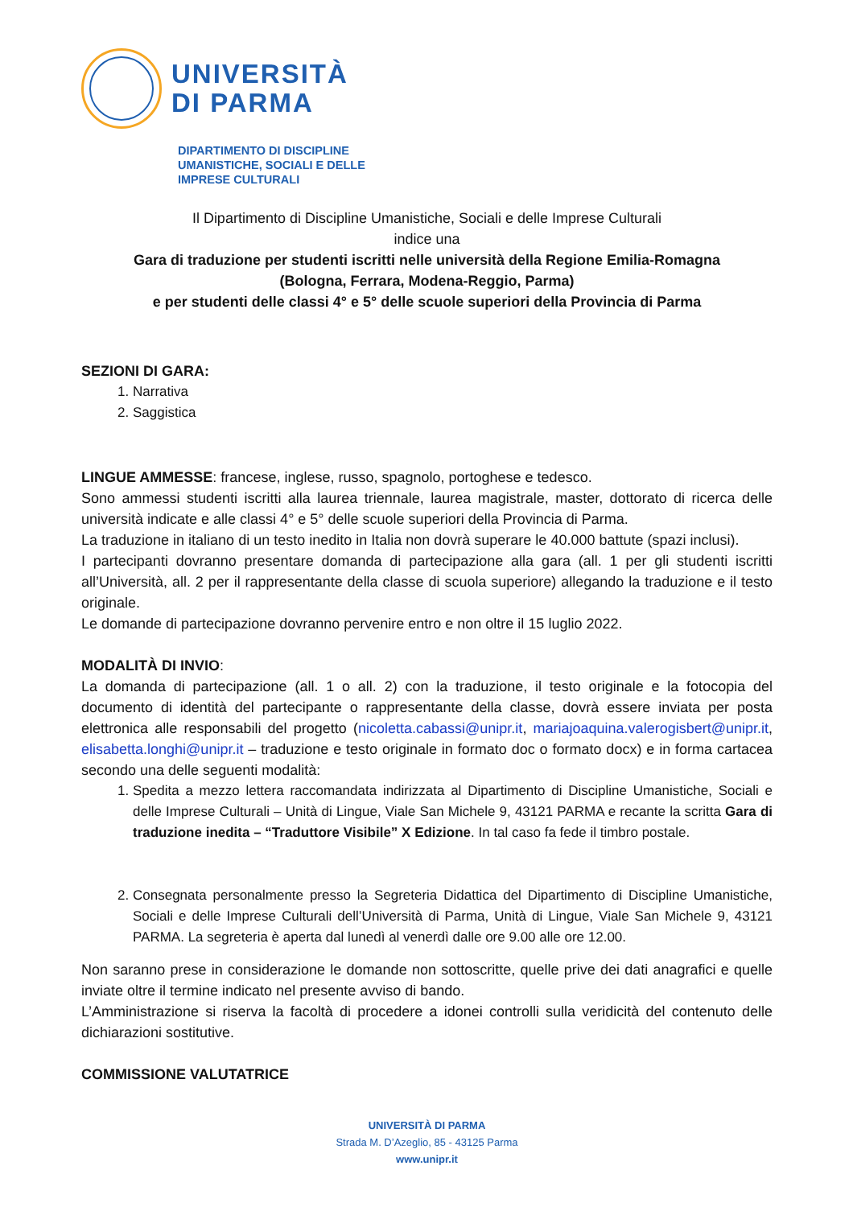UNIVERSITÀ
DI PARMA
DIPARTIMENTO DI DISCIPLINE
UMANISTICHE, SOCIALI E DELLE
IMPRESE CULTURALI
Il Dipartimento di Discipline Umanistiche, Sociali e delle Imprese Culturali
indice una
Gara di traduzione per studenti iscritti nelle università della Regione Emilia-Romagna
(Bologna, Ferrara, Modena-Reggio, Parma)
e per studenti delle classi 4° e 5° delle scuole superiori della Provincia di Parma
SEZIONI DI GARA:
1. Narrativa
2. Saggistica
LINGUE AMMESSE: francese, inglese, russo, spagnolo, portoghese e tedesco.
Sono ammessi studenti iscritti alla laurea triennale, laurea magistrale, master, dottorato di ricerca delle università indicate e alle classi 4° e 5° delle scuole superiori della Provincia di Parma.
La traduzione in italiano di un testo inedito in Italia non dovrà superare le 40.000 battute (spazi inclusi).
I partecipanti dovranno presentare domanda di partecipazione alla gara (all. 1 per gli studenti iscritti all’Università, all. 2 per il rappresentante della classe di scuola superiore) allegando la traduzione e il testo originale.
Le domande di partecipazione dovranno pervenire entro e non oltre il 15 luglio 2022.
MODALITÀ DI INVIO:
La domanda di partecipazione (all. 1 o all. 2) con la traduzione, il testo originale e la fotocopia del documento di identità del partecipante o rappresentante della classe, dovrà essere inviata per posta elettronica alle responsabili del progetto (nicoletta.cabassi@unipr.it, mariajoaquina.valerogisbert@unipr.it, elisabetta.longhi@unipr.it – traduzione e testo originale in formato doc o formato docx) e in forma cartacea secondo una delle seguenti modalità:
1. Spedita a mezzo lettera raccomandata indirizzata al Dipartimento di Discipline Umanistiche, Sociali e delle Imprese Culturali – Unità di Lingue, Viale San Michele 9, 43121 PARMA e recante la scritta Gara di traduzione inedita – “Traduttore Visibile” X Edizione. In tal caso fa fede il timbro postale.
2. Consegnata personalmente presso la Segreteria Didattica del Dipartimento di Discipline Umanistiche, Sociali e delle Imprese Culturali dell’Università di Parma, Unità di Lingue, Viale San Michele 9, 43121 PARMA. La segreteria è aperta dal lunedì al venerdì dalle ore 9.00 alle ore 12.00.
Non saranno prese in considerazione le domande non sottoscritte, quelle prive dei dati anagrafici e quelle inviate oltre il termine indicato nel presente avviso di bando.
L’Amministrazione si riserva la facoltà di procedere a idonei controlli sulla veridicità del contenuto delle dichiarazioni sostitutive.
COMMISSIONE VALUTATRICE
UNIVERSITÀ DI PARMA
Strada M. D’Azeglio, 85 - 43125 Parma
www.unipr.it